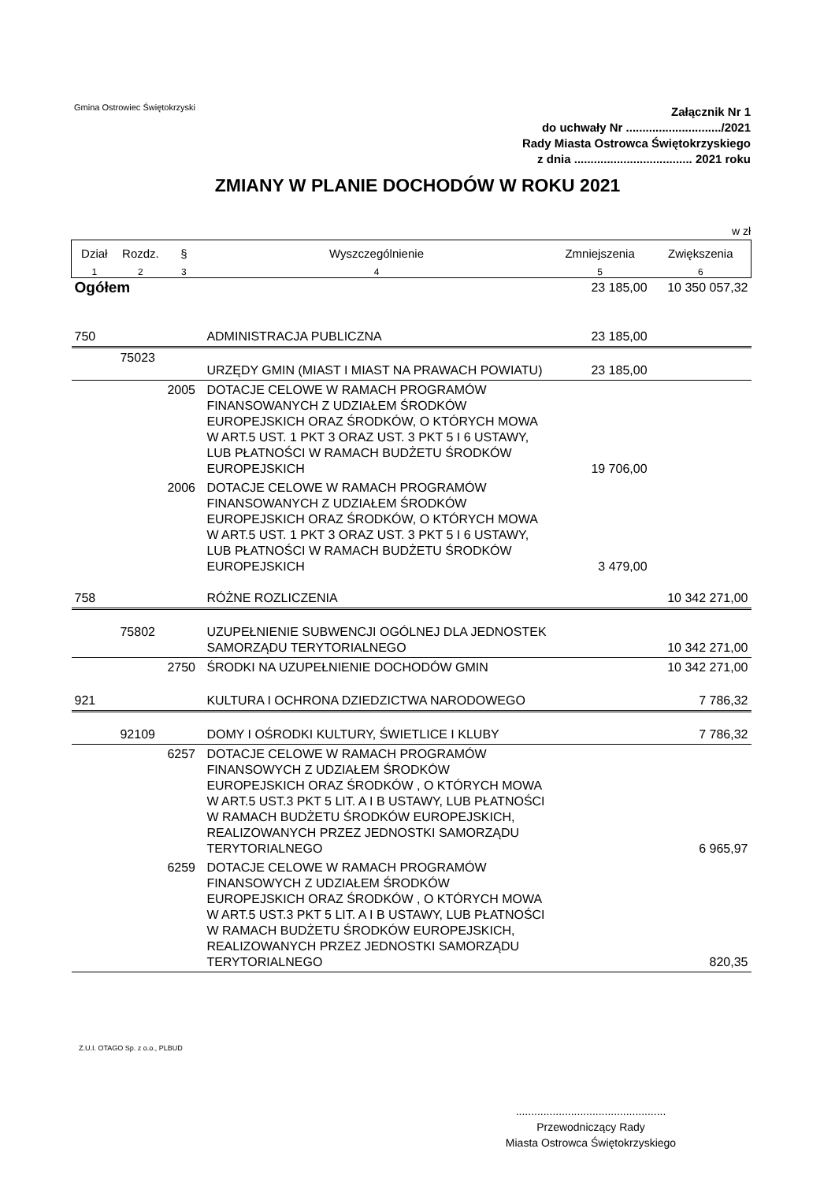Gmina Ostrowiec Świętokrzyski
Załącznik Nr 1
do uchwały Nr ............................./2021
Rady Miasta Ostrowca Świętokrzyskiego
z dnia .................................... 2021 roku
ZMIANY W PLANIE DOCHODÓW W ROKU 2021
w zł
| Dział | Rozdz. | § | Wyszczególnienie | Zmniejszenia | Zwiększenia |
| --- | --- | --- | --- | --- | --- |
| 1 | 2 | 3 | 4 | 5 | 6 |
| Ogółem | | | | 23 185,00 | 10 350 057,32 |
| 750 | | | ADMINISTRACJA PUBLICZNA | 23 185,00 | |
| | 75023 | | URZĘDY GMIN (MIAST I MIAST NA PRAWACH POWIATU) | 23 185,00 | |
| | | 2005 | DOTACJE CELOWE W RAMACH PROGRAMÓW FINANSOWANYCH Z UDZIAŁEM ŚRODKÓW EUROPEJSKICH ORAZ ŚRODKÓW, O KTÓRYCH MOWA W ART.5 UST. 1 PKT 3 ORAZ UST. 3 PKT 5 I 6 USTAWY, LUB PŁATNOŚCI W RAMACH BUDŻETU ŚRODKÓW EUROPEJSKICH | 19 706,00 | |
| | | 2006 | DOTACJE CELOWE W RAMACH PROGRAMÓW FINANSOWANYCH Z UDZIAŁEM ŚRODKÓW EUROPEJSKICH ORAZ ŚRODKÓW, O KTÓRYCH MOWA W ART.5 UST. 1 PKT 3 ORAZ UST. 3 PKT 5 I 6 USTAWY, LUB PŁATNOŚCI W RAMACH BUDŻETU ŚRODKÓW EUROPEJSKICH | 3 479,00 | |
| 758 | | | RÓŻNE ROZLICZENIA | | 10 342 271,00 |
| | 75802 | | UZUPEŁNIENIE SUBWENCJI OGÓLNEJ DLA JEDNOSTEK SAMORZĄDU TERYTORIALNEGO | | 10 342 271,00 |
| | | 2750 | ŚRODKI NA UZUPEŁNIENIE DOCHODÓW GMIN | | 10 342 271,00 |
| 921 | | | KULTURA I OCHRONA DZIEDZICTWA NARODOWEGO | | 7 786,32 |
| | 92109 | | DOMY I OŚRODKI KULTURY, ŚWIETLICE I KLUBY | | 7 786,32 |
| | | 6257 | DOTACJE CELOWE W RAMACH PROGRAMÓW FINANSOWYCH Z UDZIAŁEM ŚRODKÓW EUROPEJSKICH ORAZ ŚRODKÓW , O KTÓRYCH MOWA W ART.5 UST.3 PKT 5 LIT. A I B USTAWY, LUB PŁATNOŚCI W RAMACH BUDŻETU ŚRODKÓW EUROPEJSKICH, REALIZOWANYCH PRZEZ JEDNOSTKI SAMORZĄDU TERYTORIALNEGO | | 6 965,97 |
| | | 6259 | DOTACJE CELOWE W RAMACH PROGRAMÓW FINANSOWYCH Z UDZIAŁEM ŚRODKÓW EUROPEJSKICH ORAZ ŚRODKÓW , O KTÓRYCH MOWA W ART.5 UST.3 PKT 5 LIT. A I B USTAWY, LUB PŁATNOŚCI W RAMACH BUDŻETU ŚRODKÓW EUROPEJSKICH, REALIZOWANYCH PRZEZ JEDNOSTKI SAMORZĄDU TERYTORIALNEGO | | 820,35 |
Z.U.I. OTAGO Sp. z o.o., PLBUD
.................................................
Przewodniczący Rady
Miasta Ostrowca Świętokrzyskiego